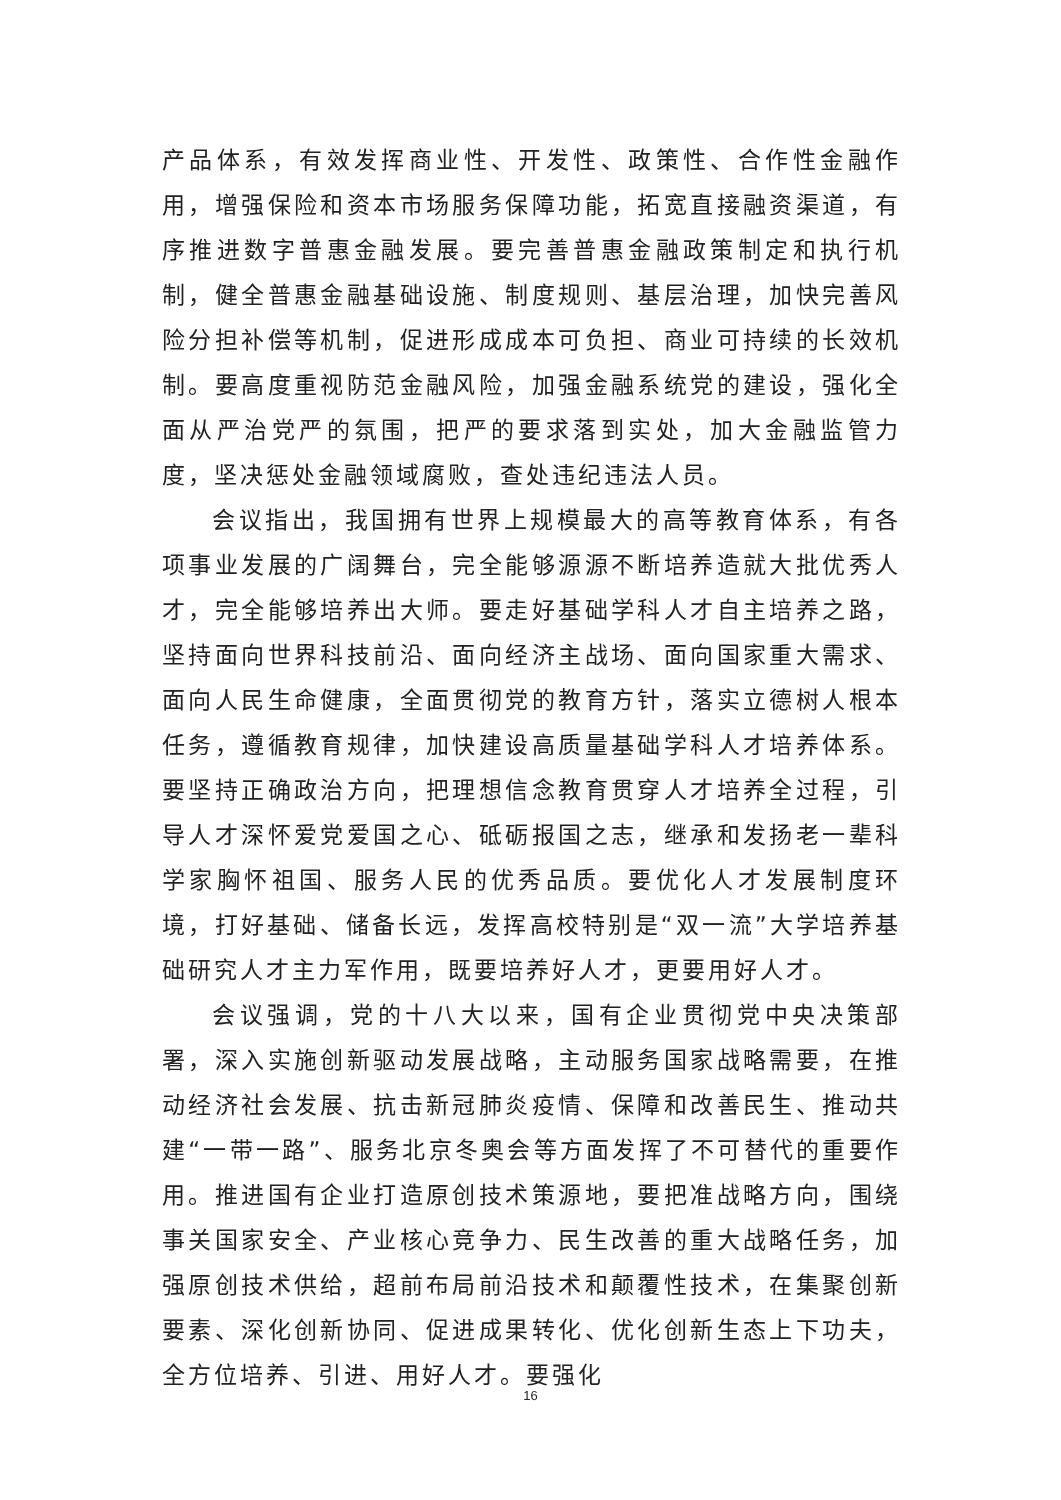产品体系，有效发挥商业性、开发性、政策性、合作性金融作用，增强保险和资本市场服务保障功能，拓宽直接融资渠道，有序推进数字普惠金融发展。要完善普惠金融政策制定和执行机制，健全普惠金融基础设施、制度规则、基层治理，加快完善风险分担补偿等机制，促进形成成本可负担、商业可持续的长效机制。要高度重视防范金融风险，加强金融系统党的建设，强化全面从严治党严的氛围，把严的要求落到实处，加大金融监管力度，坚决惩处金融领域腐败，查处违纪违法人员。
会议指出，我国拥有世界上规模最大的高等教育体系，有各项事业发展的广阔舞台，完全能够源源不断培养造就大批优秀人才，完全能够培养出大师。要走好基础学科人才自主培养之路，坚持面向世界科技前沿、面向经济主战场、面向国家重大需求、面向人民生命健康，全面贯彻党的教育方针，落实立德树人根本任务，遵循教育规律，加快建设高质量基础学科人才培养体系。要坚持正确政治方向，把理想信念教育贯穿人才培养全过程，引导人才深怀爱党爱国之心、砥砺报国之志，继承和发扬老一辈科学家胸怀祖国、服务人民的优秀品质。要优化人才发展制度环境，打好基础、储备长远，发挥高校特别是“双一流”大学培养基础研究人才主力军作用，既要培养好人才，更要用好人才。
会议强调，党的十八大以来，国有企业贯彻党中央决策部署，深入实施创新驱动发展战略，主动服务国家战略需要，在推动经济社会发展、抗击新冠肺炎疫情、保障和改善民生、推动共建“一带一路”、服务北京冬奥会等方面发挥了不可替代的重要作用。推进国有企业打造原创技术策源地，要把准战略方向，围绕事关国家安全、产业核心竞争力、民生改善的重大战略任务，加强原创技术供给，超前布局前沿技术和颠覆性技术，在集聚创新要素、深化创新协同、促进成果转化、优化创新生态上下功夫，全方位培养、引进、用好人才。要强化
16